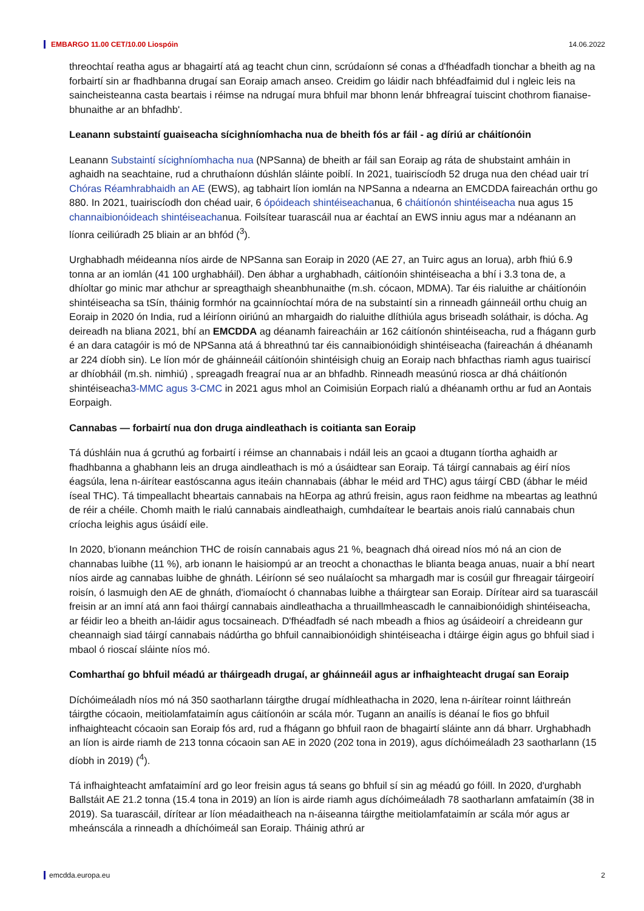EMBARGO 11.00 CET/10.00 Liospóin 14.06.2022
threochtaí reatha agus ar bhagairtí atá ag teacht chun cinn, scrúdaíonn sé conas a d'fhéadfadh tionchar a bheith ag na forbairtí sin ar fhadhbanna drugaí san Eoraip amach anseo. Creidim go láidir nach bhféadfaimid dul i ngleic leis na saincheisteanna casta beartais i réimse na ndrugaí mura bhfuil mar bhonn lenár bhfreagraí tuiscint chothrom fianaise-bhunaithe ar an bhfadhb'.
Leanann substaintí guaiseacha sícighníomhacha nua de bheith fós ar fáil - ag díriú ar cháitíonóin
Leanann Substaintí sícighníomhacha nua (NPSanna) de bheith ar fáil san Eoraip ag ráta de shubstaint amháin in aghaidh na seachtaine, rud a chruthaíonn dúshlán sláinte poiblí. In 2021, tuairiscíodh 52 druga nua den chéad uair trí Chóras Réamhrabhaidh an AE (EWS), ag tabhairt líon iomlán na NPSanna a ndearna an EMCDDA faireachán orthu go 880. In 2021, tuairiscíodh don chéad uair, 6 ópóideach shintéiseachanua, 6 cháitíonón shintéiseacha nua agus 15 channaibionóideach shintéiseachanua. Foilsítear tuarascáil nua ar éachtaí an EWS inniu agus mar a ndéanann an líonra ceiliúradh 25 bliain ar an bhfód (<sup>3</sup>).
Urghabhadh méideanna níos airde de NPSanna san Eoraip in 2020 (AE 27, an Tuirc agus an Iorua), arbh fhiú 6.9 tonna ar an iomlán (41 100 urghabháil). Den ábhar a urghabhadh, cáitíonóin shintéiseacha a bhí i 3.3 tona de, a dhíoltar go minic mar athchur ar spreagthaigh sheanbhunaithe (m.sh. cócaon, MDMA). Tar éis rialuithe ar cháitíonóin shintéiseacha sa tSín, tháinig formhór na gcainníochtaí móra de na substaintí sin a rinneadh gáinneáil orthu chuig an Eoraip in 2020 ón India, rud a léiríonn oiriúnú an mhargaidh do rialuithe dlíthiúla agus briseadh soláthair, is dócha. Ag deireadh na bliana 2021, bhí an EMCDDA ag déanamh faireacháin ar 162 cáitíonón shintéiseacha, rud a fhágann gurb é an dara catagóir is mó de NPSanna atá á bhreathnú tar éis cannaibionóidigh shintéiseacha (faireachán á dhéanamh ar 224 díobh sin). Le líon mór de gháinneáil cáitíonóin shintéisigh chuig an Eoraip nach bhfacthas riamh agus tuairiscí ar dhíobháil (m.sh. nimhiú) , spreagadh freagraí nua ar an bhfadhb. Rinneadh measúnú riosca ar dhá cháitíonón shintéiseacha3-MMC agus 3-CMC in 2021 agus mhol an Coimisiún Eorpach rialú a dhéanamh orthu ar fud an Aontais Eorpaigh.
Cannabas — forbairtí nua don druga aindleathach is coitianta san Eoraip
Tá dúshláin nua á gcruthú ag forbairtí i réimse an channabais i ndáil leis an gcaoi a dtugann tíortha aghaidh ar fhadhbanna a ghabhann leis an druga aindleathach is mó a úsáidtear san Eoraip. Tá táirgí cannabais ag éirí níos éagsúla, lena n-áirítear eastóscanna agus iteáin channabais (ábhar le méid ard THC) agus táirgí CBD (ábhar le méid íseal THC). Tá timpeallacht bheartais cannabais na hEorpa ag athrú freisin, agus raon feidhme na mbeartas ag leathnú de réir a chéile. Chomh maith le rialú cannabais aindleathaigh, cumhdaítear le beartais anois rialú cannabais chun críocha leighis agus úsáidí eile.
In 2020, b'ionann meánchion THC de roisín cannabais agus 21 %, beagnach dhá oiread níos mó ná an cion de channabas luibhe (11 %), arb ionann le haisiompú ar an treocht a chonacthas le blianta beaga anuas, nuair a bhí neart níos airde ag cannabas luibhe de ghnáth. Léiríonn sé seo nuálaíocht sa mhargadh mar is cosúil gur fhreagair táirgeoirí roisín, ó lasmuigh den AE de ghnáth, d'iomaíocht ó channabas luibhe a tháirgtear san Eoraip. Dírítear aird sa tuarascáil freisin ar an imní atá ann faoi tháirgí cannabais aindleathacha a thruaillmheascadh le cannaibionóidigh shintéiseacha, ar féidir leo a bheith an-láidir agus tocsaineach. D'fhéadfadh sé nach mbeadh a fhios ag úsáideoirí a chreideann gur cheannaigh siad táirgí cannabais nádúrtha go bhfuil cannaibionóidigh shintéiseacha i dtáirge éigin agus go bhfuil siad i mbaol ó rioscaí sláinte níos mó.
Comharthaí go bhfuil méadú ar tháirgeadh drugaí, ar gháinneáil agus ar infhaighteacht drugaí san Eoraip
Díchóimeáladh níos mó ná 350 saotharlann táirgthe drugaí mídhleathacha in 2020, lena n-áirítear roinnt láithreán táirgthe cócaoin, meitiolamfataimín agus cáitíonóin ar scála mór. Tugann an anailís is déanaí le fios go bhfuil infhaighteacht cócaoin san Eoraip fós ard, rud a fhágann go bhfuil raon de bhagairtí sláinte ann dá bharr. Urghabhadh an líon is airde riamh de 213 tonna cócaoin san AE in 2020 (202 tona in 2019), agus díchóimeáladh 23 saotharlann (15 díobh in 2019) (<sup>4</sup>).
Tá infhaighteacht amfataimíní ard go leor freisin agus tá seans go bhfuil sí sin ag méadú go fóill. In 2020, d'urghabh Ballstáit AE 21.2 tonna (15.4 tona in 2019) an líon is airde riamh agus díchóimeáladh 78 saotharlann amfataimín (38 in 2019). Sa tuarascáil, dírítear ar líon méadaitheach na n-áiseanna táirgthe meitiolamfataimín ar scála mór agus ar mheánscála a rinneadh a dhíchóimeál san Eoraip. Tháinig athrú ar
emcdda.europa.eu 2